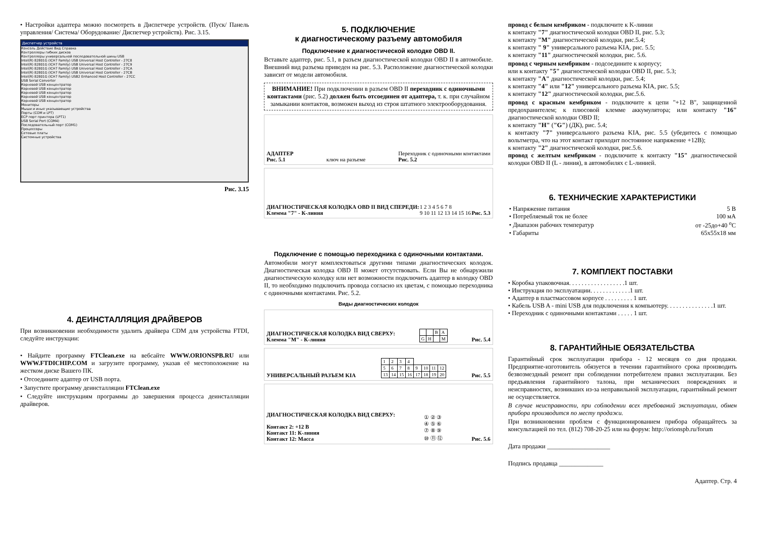• Настройки адаптера можно посмотреть в Диспетчере устройств. (Пуск/ Панель управления/ Система/ Оборудование/ Диспетчер устройств). Рис. 3.15.
Диспетчер устройств
Консоль Действие Вид Справка
Контроллеры гибких дисков
Контроллеры универсальной последовательной шины USB
Intel(R) 82801G (ICH7 Family) USB Universal Host Controller - 27C8
Intel(R) 82801G (ICH7 Family) USB Universal Host Controller - 27C9
Intel(R) 82801G (ICH7 Family) USB Universal Host Controller - 27CA
Intel(R) 82801G (ICH7 Family) USB Universal Host Controller - 27CB
Intel(R) 82801G (ICH7 Family) USB2 Enhanced Host Controller - 27CC
USB Serial Converter
Корневой USB концентратор
Корневой USB концентратор
Корневой USB концентратор
Корневой USB концентратор
Корневой USB концентратор
Мониторы
Мыши и иные указывающие устройства
Порты (COM и LPT)
ECP порт принтера (LPT1)
USB Serial Port (COM4)
Последовательный порт (COM1)
Процессоры
Сетевые платы
Системные устройства
Рис. 3.15
4. ДЕИНСТАЛЛЯЦИЯ ДРАЙВЕРОВ
При возникновении необходимости удалить драйвера CDM для устройства FTDI, следуйте инструкции:
• Найдите программу FTClean.exe на вебсайте WWW.ORIONSPB.RU или WWW.FTDICHIP.COM и загрузите программу, указав её местоположение на жестком диске Вашего ПК.
• Отсоедините адаптер от USB порта.
• Запустите программу деинсталляции FTClean.exe
• Следуйте инструкциям программы до завершения процесса деинсталляции драйверов.
5. ПОДКЛЮЧЕНИЕ
к диагностическому разъему автомобиля
Подключение к диагностической колодке OBD II.
Вставьте адаптер, рис. 5.1, в разъем диагностической колодки OBD II в автомобиле. Внешний вид разъема приведен на рис. 5.3. Расположение диагностической колодки зависит от модели автомобиля.
ВНИМАНИЕ! При подключении в разъем OBD II переходник с одиночными контактами (рис. 5.2) должен быть отсоединен от адаптера, т. к. при случайном замыкании контактов, возможен выход из строя штатного электрооборудования.
АДАПТЕР
Рис. 5.1 ключ на разъеме Переходник с одиночными контактами
Рис. 5.2
ДИАГНОСТИЧЕСКАЯ КОЛОДКА OBD II ВИД СПЕРЕДИ:
Клемма "7" - К-линия 1 2 3 4 5 6 7 8
9 10 11 12 13 14 15 16 Рис. 5.3
Подключение с помощью переходника с одиночными контактами.
Автомобили могут комплектоваться другими типами диагностических колодок. Диагностическая колодка OBD II может отсутствовать. Если Вы не обнаружили диагностическую колодку или нет возможности подключить адаптер в колодку OBD II, то необходимо подключить провода согласно их цветам, с помощью переходника с одиночными контактами. Рис. 5.2.
Виды диагностических колодок
ДИАГНОСТИЧЕСКАЯ КОЛОДКА ВИД СВЕРХУ:
Клемма "M" - К-линия
| | | B | A |
| G | H | | M |
Рис. 5.4
УНИВЕРСАЛЬНЫЙ РАЗЪЕМ KIA
| 1 | 2 | 3 | 4 | | | | |
| 5 | 6 | 7 | 8 | 9 | 10 | 11 | 12 |
| 13 | 14 | 15 | 16 | 17 | 18 | 19 | 20 |
Рис. 5.5
ДИАГНОСТИЧЕСКАЯ КОЛОДКА ВИД СВЕРХУ:
Контакт 2: +12 В
Контакт 11: К-линия
Контакт 12: Масса ① ② ③
④ ⑤ ⑥
⑦ ⑧ ⑨
⑩ ⑪ ⑫ Рис. 5.6
провод с белым кембриком - подключите к K-линии
к контакту "7" диагностической колодки OBD II, рис. 5.3;
к контакту "M" диагностической колодки, рис.5.4;
к контакту " 9" универсального разъема KIA, рис. 5.5;
к контакту "11" диагностической колодки, рис. 5.6.
провод с черным кембриком - подсоедините к корпусу;
или к контакту "5" диагностической колодки OBD II, рис. 5.3;
к контакту "A" диагностической колодки, рис. 5.4;
к контакту "4" или "12" универсального разъема KIA, рис. 5.5;
к контакту "12" диагностической колодки, рис.5.6.
провод с красным кембриком - подключите к цепи "+12 В", защищенной предохранителем; к плюсовой клемме аккумулятора; или контакту "16" диагностической колодки OBD II;
к контакту "H" ("G") (ДК), рис. 5.4;
к контакту "7" универсального разъема KIA, рис. 5.5 (убедитесь с помощью вольтметра, что на этот контакт приходит постоянное напряжение +12В);
к контакту "2" диагностической колодки, рис.5.6.
провод с желтым кембриком - подключите к контакту "15" диагностической колодки OBD II (L - линия), в автомобилях с L-линией.
6. ТЕХНИЧЕСКИЕ ХАРАКТЕРИСТИКИ
| • Напряжение питания | 5 В |
| • Потребляемый ток не более | 100 мА |
| • Диапазон рабочих температур | от -25до+40 <sup>o</sup>С |
| • Габариты | 65х55х18 мм |
7. КОМПЛЕКТ ПОСТАВКИ
• Коробка упаковочная. . . . . . . . . . . . . . . . . .1 шт.
• Инструкция по эксплуатации. . . . . . . . . . . . .1 шт.
• Адаптер в пластмассовом корпусе . . . . . . . . . 1 шт.
• Кабель USB A - mini USB для подключения к компьютеру. . . . . . . . . . . . . . .1 шт.
• Переходник с одиночными контактами . . . . . 1 шт.
8. ГАРАНТИЙНЫЕ ОБЯЗАТЕЛЬСТВА
Гарантийный срок эксплуатации прибора - 12 месяцев со дня продажи. Предприятие-изготовитель обязуется в течении гарантийного срока производить безвозмездный ремонт при соблюдении потребителем правил эксплуатации. Без предъявления гарантийного талона, при механических повреждениях и неисправностях, возникших из-за неправильной эксплуатации, гарантийный ремонт не осуществляется.
В случае неисправности, при соблюдении всех требований эксплуатации, обмен прибора производится по месту продажи.
При возникновении проблем с функционированием прибора обращайтесь за консультацией по тел. (812) 708-20-25 или на форум: http://orionspb.ru/forum
Дата продажи ____________________
Подпись продавца ______________
Адаптер. Стр. 4